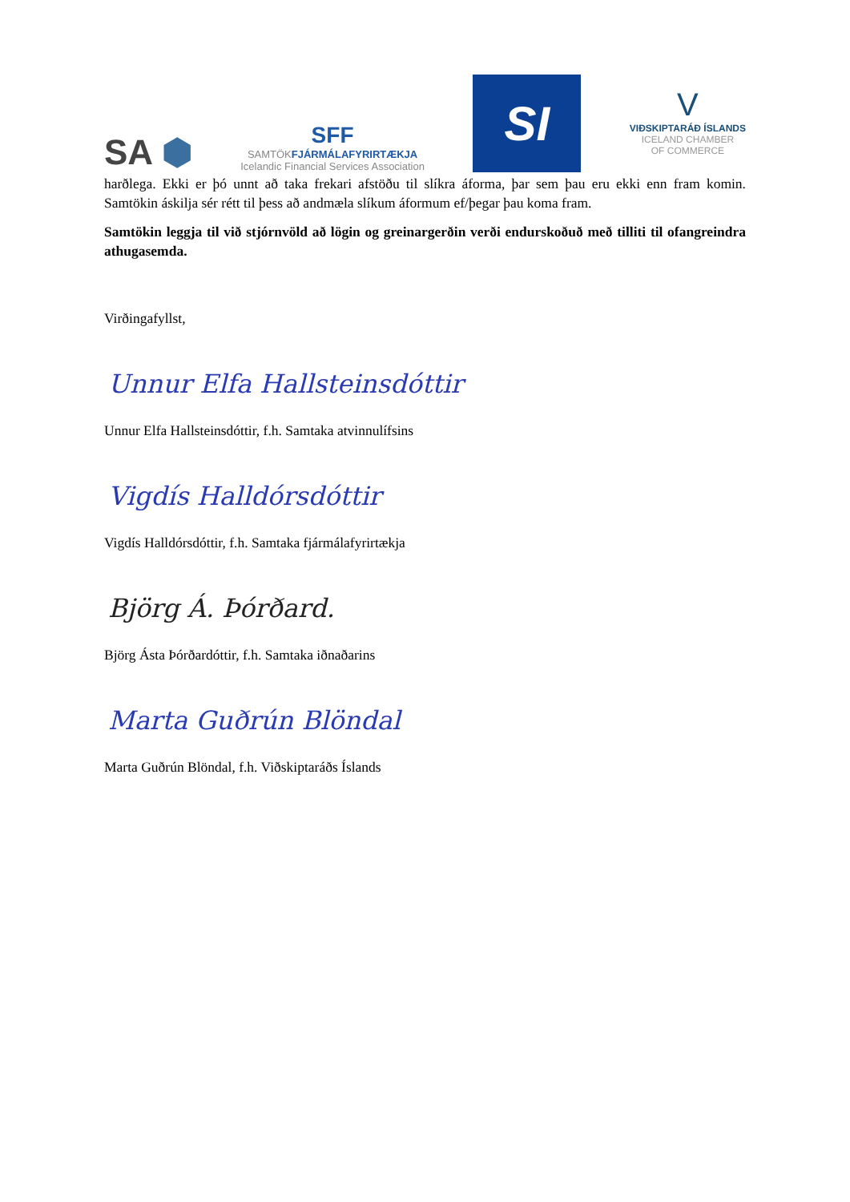SA ⬢
SFF
SAMTÖKFJÁRMÁLAFYRIRTÆKJA
Icelandic Financial Services Association
SI
V
VIÐSKIPTARÁÐ ÍSLANDS
ICELAND CHAMBER
OF COMMERCE
harðlega. Ekki er þó unnt að taka frekari afstöðu til slíkra áforma, þar sem þau eru ekki enn fram komin. Samtökin áskilja sér rétt til þess að andmæla slíkum áformum ef/þegar þau koma fram.
Samtökin leggja til við stjórnvöld að lögin og greinargerðin verði endurskoðuð með tilliti til ofangreindra athugasemda.
Virðingafyllst,
Unnur Elfa Hallsteinsdóttir
Unnur Elfa Hallsteinsdóttir, f.h. Samtaka atvinnulífsins
Vigdís Halldórsdóttir
Vigdís Halldórsdóttir, f.h. Samtaka fjármálafyrirtækja
Björg Á. Þórðard.
Björg Ásta Þórðardóttir, f.h. Samtaka iðnaðarins
Marta Guðrún Blöndal
Marta Guðrún Blöndal, f.h. Viðskiptaráðs Íslands